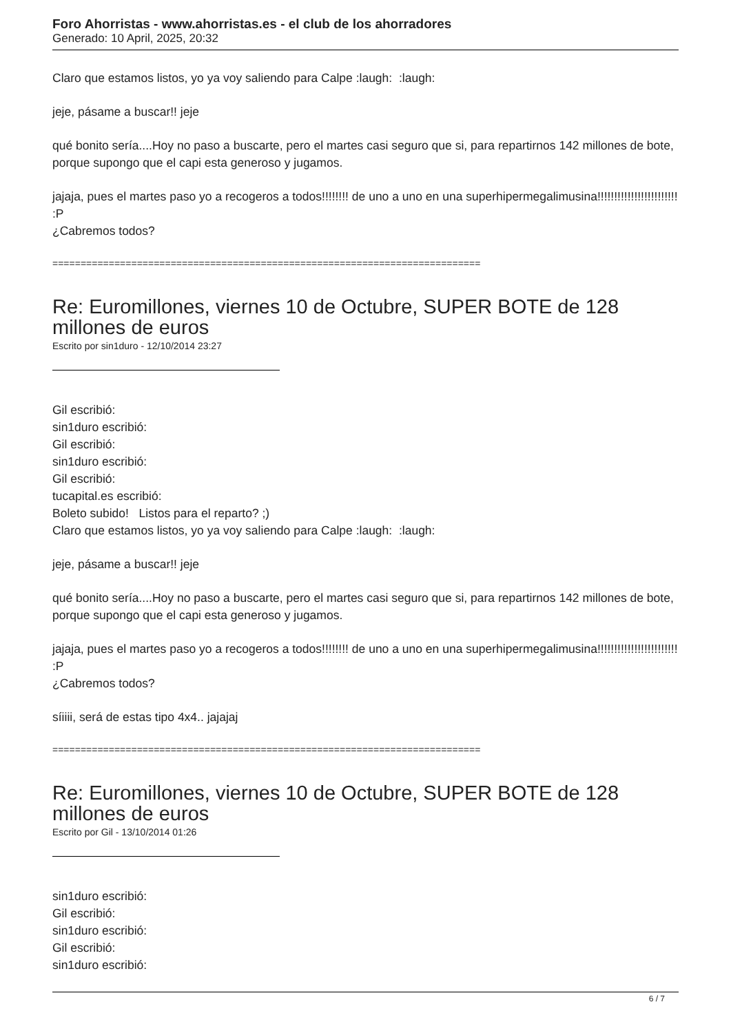Foro Ahorristas - www.ahorristas.es - el club de los ahorradores
Generado: 10 April, 2025, 20:32
Claro que estamos listos, yo ya voy saliendo para Calpe :laugh: :laugh:
jeje, pásame a buscar!! jeje
qué bonito sería....Hoy no paso a buscarte, pero el martes casi seguro que si, para repartirnos 142 millones de bote, porque supongo que el capi esta generoso y jugamos.
jajaja, pues el martes paso yo a recogeros a todos!!!!!!!! de uno a uno en una superhipermegalimusina!!!!!!!!!!!!!!!!!!!!!!!! :P
¿Cabremos todos?
============================================================================
Re: Euromillones, viernes 10 de Octubre, SUPER BOTE de 128 millones de euros
Escrito por sin1duro - 12/10/2014 23:27
Gil escribió:
sin1duro escribió:
Gil escribió:
sin1duro escribió:
Gil escribió:
tucapital.es escribió:
Boleto subido! Listos para el reparto? ;)
Claro que estamos listos, yo ya voy saliendo para Calpe :laugh: :laugh:
jeje, pásame a buscar!! jeje
qué bonito sería....Hoy no paso a buscarte, pero el martes casi seguro que si, para repartirnos 142 millones de bote, porque supongo que el capi esta generoso y jugamos.
jajaja, pues el martes paso yo a recogeros a todos!!!!!!!! de uno a uno en una superhipermegalimusina!!!!!!!!!!!!!!!!!!!!!!!! :P
¿Cabremos todos?
síiiii, será de estas tipo 4x4.. jajajaj
============================================================================
Re: Euromillones, viernes 10 de Octubre, SUPER BOTE de 128 millones de euros
Escrito por Gil - 13/10/2014 01:26
sin1duro escribió:
Gil escribió:
sin1duro escribió:
Gil escribió:
sin1duro escribió:
6 / 7